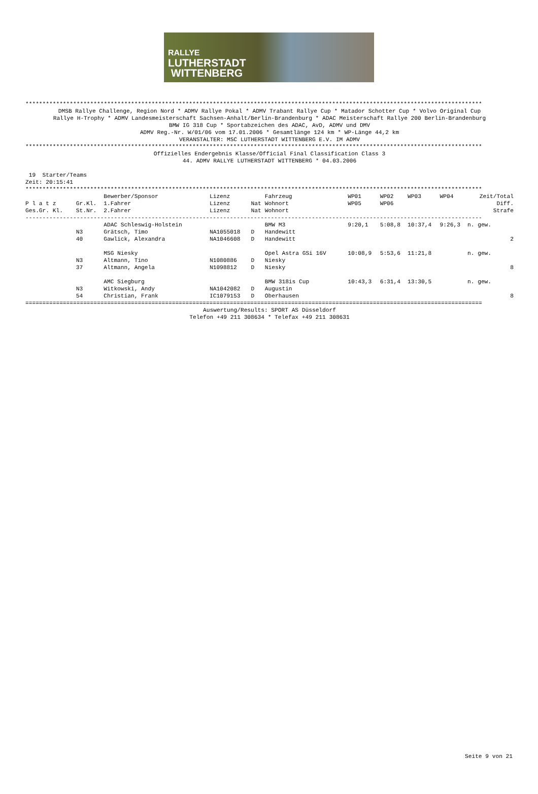RALLYE
LUTHERSTADT
WITTENBERG
**************************************************************************************************************************************
DMSB Rallye Challenge, Region Nord * ADMV Rallye Pokal * ADMV Trabant Rallye Cup * Matador Schotter Cup * Volvo Original Cup
Rallye H-Trophy * ADMV Landesmeisterschaft Sachsen-Anhalt/Berlin-Brandenburg * ADAC Meisterschaft Rallye 200 Berlin-Brandenburg
BMW IG 318 Cup * Sportabzeichen des ADAC, AvD, ADMV und DMV
ADMV Reg.-Nr. W/01/06 vom 17.01.2006 * Gesamtlänge 124 km * WP-Länge 44,2 km
VERANSTALTER: MSC LUTHERSTADT WITTENBERG E.V. IM ADMV
**************************************************************************************************************************************
Offizielles Endergebnis Klasse/Official Final Classification Class 3
44. ADMV RALLYE LUTHERSTADT WITTENBERG * 04.03.2006
 19  Starter/Teams
Zeit: 20:15:41
**************************************************************************************************************************************
| | | Bewerber/Sponsor | Lizenz | | Fahrzeug | WP01 | WP02 | WP03 | WP04 | Zeit/Total |
| --- | --- | --- | --- | --- | --- | --- | --- | --- | --- | --- |
| P l a t z | Gr.Kl. | 1.Fahrer | Lizenz | Nat | Wohnort | WP05 | WP06 | | | Diff. |
| Ges.Gr. Kl. | St.Nr. | 2.Fahrer | Lizenz | Nat | Wohnort | | | | | Strafe |
| -------------------------------------------------------------------------------------------------------------------------------------- | | | | | | | | | | |
| | | ADAC Schleswig-Holstein | | | BMW M3 | 9:20,1 | 5:08,8 | 10:37,4 | 9:26,3 | n. gew. |
| | N3 | Grätsch, Timo | NA1055018 | D | Handewitt | | | | | |
| | 40 | Gawlick, Alexandra | NA1046608 | D | Handewitt | | | | | 2 |
| | | MSG Niesky | | | Opel Astra GSi 16V | 10:08,9 | 5:53,6 | 11:21,8 | | n. gew. |
| | N3 | Altmann, Tino | N1080886 | D | Niesky | | | | | |
| | 37 | Altmann, Angela | N1098812 | D | Niesky | | | | | 8 |
| | | AMC Siegburg | | | BMW 318is Cup | 10:43,3 | 6:31,4 | 13:30,5 | | n. gew. |
| | N3 | Witkowski, Andy | NA1042082 | D | Augustin | | | | | |
| | 54 | Christian, Frank | IC1079153 | D | Oberhausen | | | | | 8 |
======================================================================================================================================
Auswertung/Results: SPORT AS Düsseldorf
Telefon +49 211 308634 * Telefax +49 211 308631
Seite 9 von 21